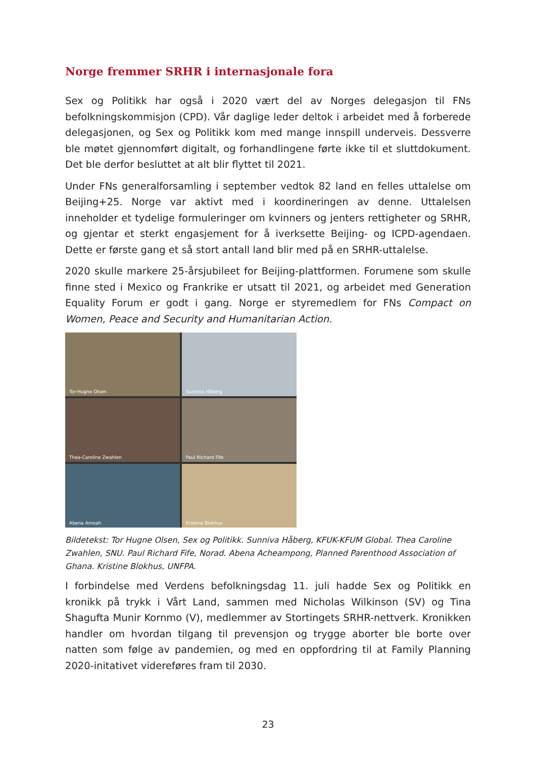Norge fremmer SRHR i internasjonale fora
Sex og Politikk har også i 2020 vært del av Norges delegasjon til FNs befolkningskommisjon (CPD). Vår daglige leder deltok i arbeidet med å forberede delegasjonen, og Sex og Politikk kom med mange innspill underveis. Dessverre ble møtet gjennomført digitalt, og forhandlingene førte ikke til et sluttdokument. Det ble derfor besluttet at alt blir flyttet til 2021.
Under FNs generalforsamling i september vedtok 82 land en felles uttalelse om Beijing+25. Norge var aktivt med i koordineringen av denne. Uttalelsen inneholder et tydelige formuleringer om kvinners og jenters rettigheter og SRHR, og gjentar et sterkt engasjement for å iverksette Beijing- og ICPD-agendaen. Dette er første gang et så stort antall land blir med på en SRHR-uttalelse.
2020 skulle markere 25-årsjubileet for Beijing-plattformen. Forumene som skulle finne sted i Mexico og Frankrike er utsatt til 2021, og arbeidet med Generation Equality Forum er godt i gang. Norge er styremedlem for FNs Compact on Women, Peace and Security and Humanitarian Action.
Tor-Hugne Olsen
Sunniva Håberg
Thea-Caroline Zwahlen
Paul Richard Fife
Abena Amoah
Kristine Blokhus
Bildetekst: Tor Hugne Olsen, Sex og Politikk. Sunniva Håberg, KFUK-KFUM Global. Thea Caroline Zwahlen, SNU. Paul Richard Fife, Norad. Abena Acheampong, Planned Parenthood Association of Ghana. Kristine Blokhus, UNFPA.
I forbindelse med Verdens befolkningsdag 11. juli hadde Sex og Politikk en kronikk på trykk i Vårt Land, sammen med Nicholas Wilkinson (SV) og Tina Shagufta Munir Kornmo (V), medlemmer av Stortingets SRHR-nettverk. Kronikken handler om hvordan tilgang til prevensjon og trygge aborter ble borte over natten som følge av pandemien, og med en oppfordring til at Family Planning 2020-initativet videreføres fram til 2030.
23